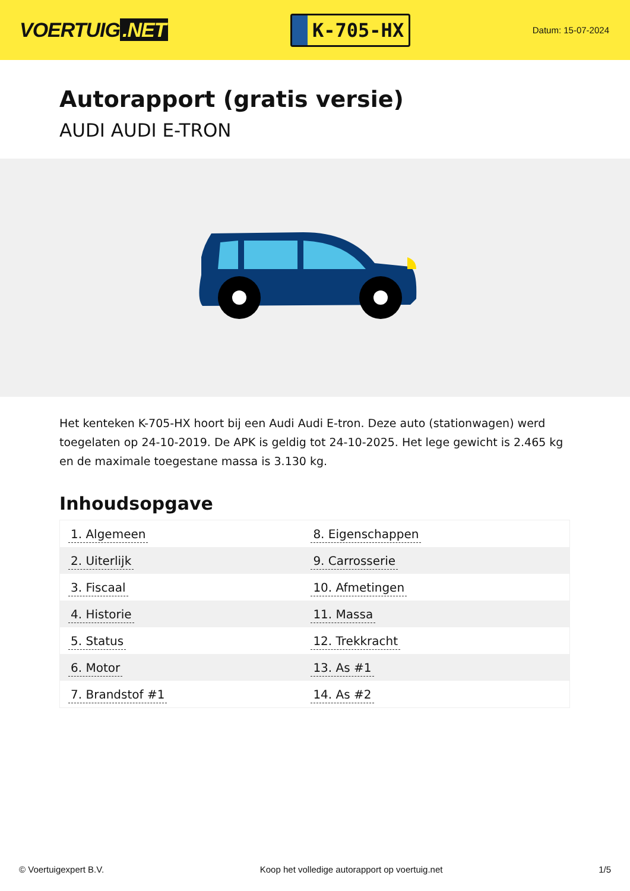VOERTUIG.NET
K-705-HX
Datum: 15-07-2024
Autorapport (gratis versie)
AUDI AUDI E-TRON
Het kenteken K-705-HX hoort bij een Audi Audi E-tron. Deze auto (stationwagen) werd toegelaten op 24-10-2019. De APK is geldig tot 24-10-2025. Het lege gewicht is 2.465 kg en de maximale toegestane massa is 3.130 kg.
Inhoudsopgave
| 1. Algemeen | 8. Eigenschappen |
| 2. Uiterlijk | 9. Carrosserie |
| 3. Fiscaal | 10. Afmetingen |
| 4. Historie | 11. Massa |
| 5. Status | 12. Trekkracht |
| 6. Motor | 13. As #1 |
| 7. Brandstof #1 | 14. As #2 |
© Voertuigexpert B.V. Koop het volledige autorapport op voertuig.net 1/5